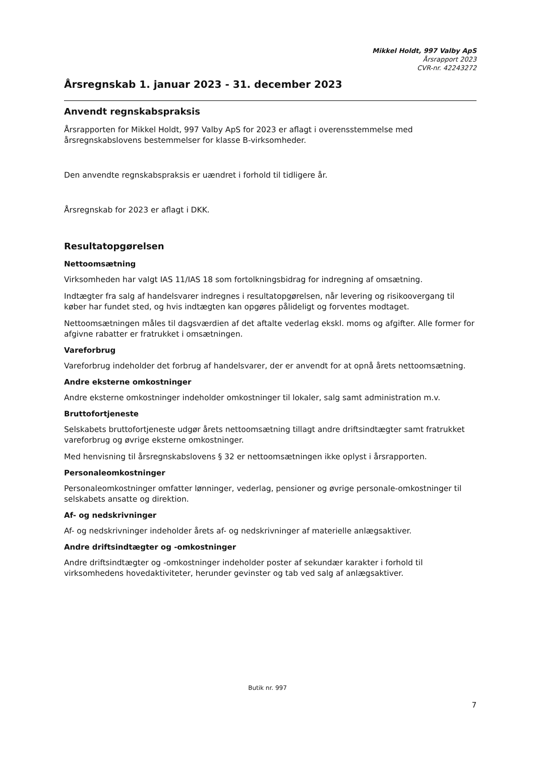Mikkel Holdt, 997 Valby ApS
Årsrapport 2023
CVR-nr. 42243272
Årsregnskab 1. januar 2023 - 31. december 2023
Anvendt regnskabspraksis
Årsrapporten for Mikkel Holdt, 997 Valby ApS for 2023 er aflagt i overensstemmelse med årsregnskabslovens bestemmelser for klasse B-virksomheder.
Den anvendte regnskabspraksis er uændret i forhold til tidligere år.
Årsregnskab for 2023 er aflagt i DKK.
Resultatopgørelsen
Nettoomsætning
Virksomheden har valgt IAS 11/IAS 18 som fortolkningsbidrag for indregning af omsætning.
Indtægter fra salg af handelsvarer indregnes i resultatopgørelsen, når levering og risikoovergang til køber har fundet sted, og hvis indtægten kan opgøres pålideligt og forventes modtaget.
Nettoomsætningen måles til dagsværdien af det aftalte vederlag ekskl. moms og afgifter. Alle former for afgivne rabatter er fratrukket i omsætningen.
Vareforbrug
Vareforbrug indeholder det forbrug af handelsvarer, der er anvendt for at opnå årets nettoomsætning.
Andre eksterne omkostninger
Andre eksterne omkostninger indeholder omkostninger til lokaler, salg samt administration m.v.
Bruttofortjeneste
Selskabets bruttofortjeneste udgør årets nettoomsætning tillagt andre driftsindtægter samt fratrukket vareforbrug og øvrige eksterne omkostninger.
Med henvisning til årsregnskabslovens § 32 er nettoomsætningen ikke oplyst i årsrapporten.
Personaleomkostninger
Personaleomkostninger omfatter lønninger, vederlag, pensioner og øvrige personale-omkostninger til selskabets ansatte og direktion.
Af- og nedskrivninger
Af- og nedskrivninger indeholder årets af- og nedskrivninger af materielle anlægsaktiver.
Andre driftsindtægter og -omkostninger
Andre driftsindtægter og -omkostninger indeholder poster af sekundær karakter i forhold til virksomhedens hovedaktiviteter, herunder gevinster og tab ved salg af anlægsaktiver.
Butik nr. 997
7